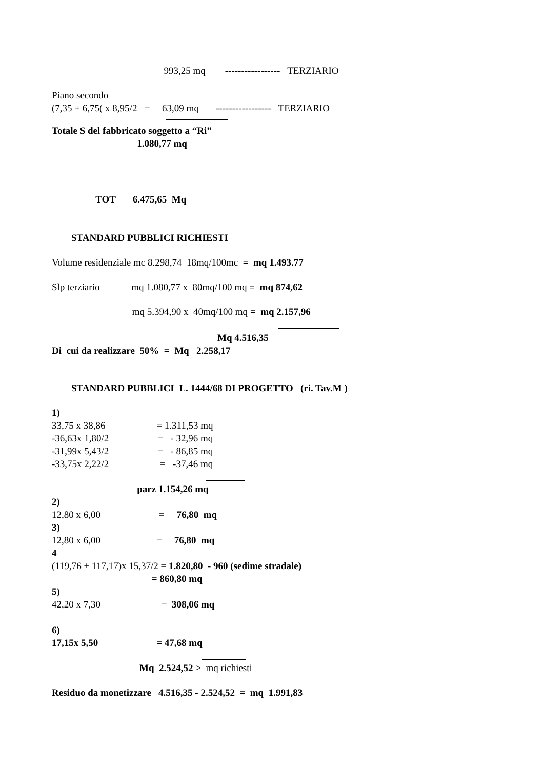993,25 mq ----------------- TERZIARIO
Piano secondo
(7,35 + 6,75( x 8,95/2 = 63,09 mq ----------------- TERZIARIO
Totale S del fabbricato soggetto a “Ri”
1.080,77 mq
TOT 6.475,65 Mq
STANDARD PUBBLICI RICHIESTI
Volume residenziale mc 8.298,74 18mq/100mc = mq 1.493.77
Slp terziario mq 1.080,77 x 80mq/100 mq = mq 874,62
mq 5.394,90 x 40mq/100 mq = mq 2.157,96
Mq 4.516,35
Di cui da realizzare 50% = Mq 2.258,17
STANDARD PUBBLICI L. 1444/68 DI PROGETTO (ri. Tav.M )
1)
33,75 x 38,86 = 1.311,53 mq
-36,63x 1,80/2 = - 32,96 mq
-31,99x 5,43/2 = - 86,85 mq
-33,75x 2,22/2 = -37,46 mq
parz 1.154,26 mq
2)
12,80 x 6,00 = 76,80 mq
3)
12,80 x 6,00 = 76,80 mq
4
(119,76 + 117,17)x 15,37/2 = 1.820,80 - 960 (sedime stradale)
= 860,80 mq
5)
42,20 x 7,30 = 308,06 mq
6)
17,15x 5,50 = 47,68 mq
Mq 2.524,52 > mq richiesti
Residuo da monetizzare 4.516,35 - 2.524,52 = mq 1.991,83